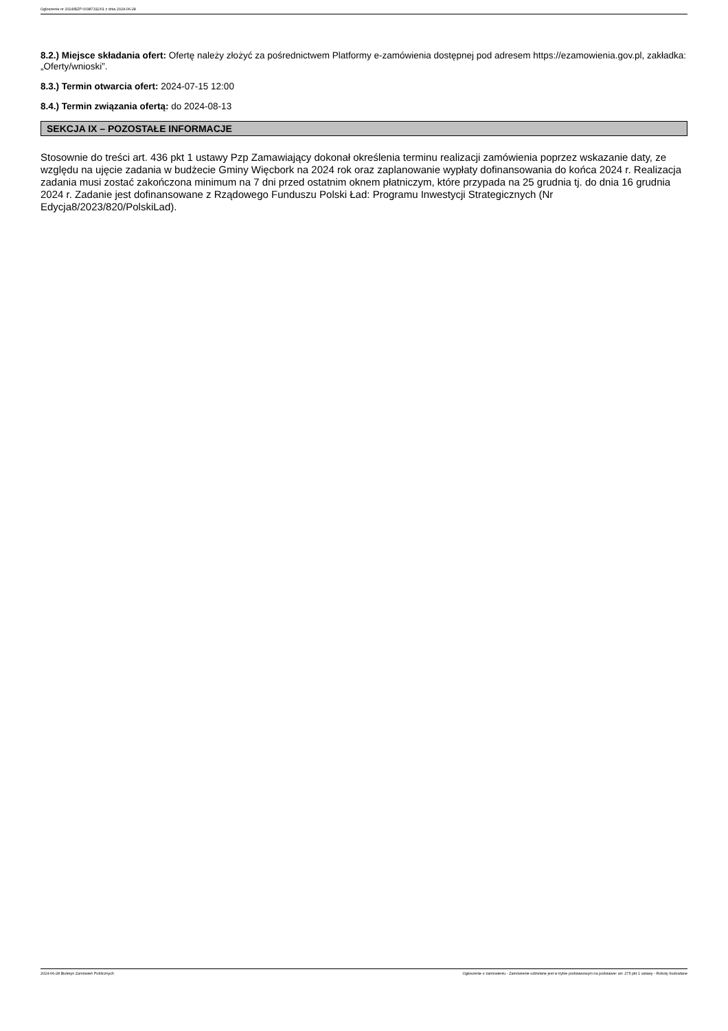Ogłoszenie nr 2024/BZP 00387311/01 z dnia 2024-06-28
8.2.) Miejsce składania ofert: Ofertę należy złożyć za pośrednictwem Platformy e-zamówienia dostępnej pod adresem https://ezamowienia.gov.pl, zakładka: „Oferty/wnioski”.
8.3.) Termin otwarcia ofert: 2024-07-15 12:00
8.4.) Termin związania ofertą: do 2024-08-13
SEKCJA IX – POZOSTAŁE INFORMACJE
Stosownie do treści art. 436 pkt 1 ustawy Pzp Zamawiający dokonał określenia terminu realizacji zamówienia poprzez wskazanie daty, ze względu na ujęcie zadania w budżecie Gminy Więcbork na 2024 rok oraz zaplanowanie wypłaty dofinansowania do końca 2024 r. Realizacja zadania musi zostać zakończona minimum na 7 dni przed ostatnim oknem płatniczym, które przypada na 25 grudnia tj. do dnia 16 grudnia 2024 r. Zadanie jest dofinansowane z Rządowego Funduszu Polski Ład: Programu Inwestycji Strategicznych (Nr Edycja8/2023/820/PolskiLad).
2024-06-28 Biuletyn Zamówień Publicznych Ogłoszenie o zamówieniu - Zamówienie udzielane jest w trybie podstawowym na podstawie: art. 275 pkt 1 ustawy - Roboty budowlane